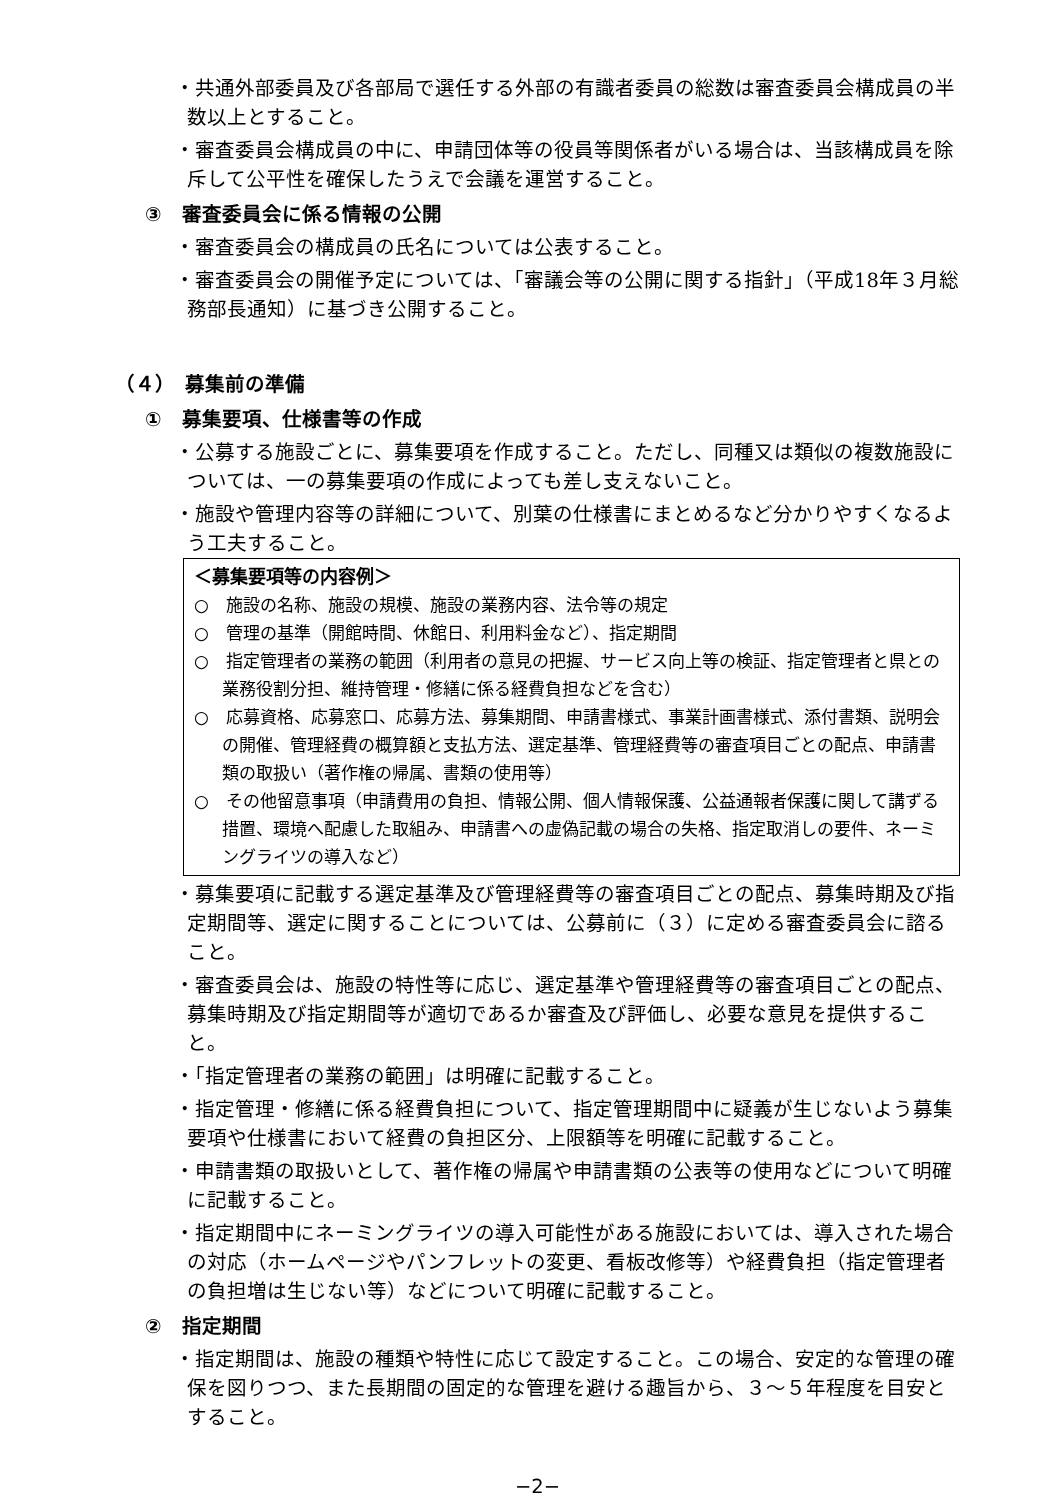・共通外部委員及び各部局で選任する外部の有識者委員の総数は審査委員会構成員の半数以上とすること。
・審査委員会構成員の中に、申請団体等の役員等関係者がいる場合は、当該構成員を除斥して公平性を確保したうえで会議を運営すること。
③　審査委員会に係る情報の公開
・審査委員会の構成員の氏名については公表すること。
・審査委員会の開催予定については、「審議会等の公開に関する指針」（平成18年３月総務部長通知）に基づき公開すること。
（４）　募集前の準備
①　募集要項、仕様書等の作成
・公募する施設ごとに、募集要項を作成すること。ただし、同種又は類似の複数施設については、一の募集要項の作成によっても差し支えないこと。
・施設や管理内容等の詳細について、別葉の仕様書にまとめるなど分かりやすくなるよう工夫すること。
＜募集要項等の内容例＞
○　施設の名称、施設の規模、施設の業務内容、法令等の規定
○　管理の基準（開館時間、休館日、利用料金など）、指定期間
○　指定管理者の業務の範囲（利用者の意見の把握、サービス向上等の検証、指定管理者と県との業務役割分担、維持管理・修繕に係る経費負担などを含む）
○　応募資格、応募窓口、応募方法、募集期間、申請書様式、事業計画書様式、添付書類、説明会の開催、管理経費の概算額と支払方法、選定基準、管理経費等の審査項目ごとの配点、申請書類の取扱い（著作権の帰属、書類の使用等）
○　その他留意事項（申請費用の負担、情報公開、個人情報保護、公益通報者保護に関して講ずる措置、環境へ配慮した取組み、申請書への虚偽記載の場合の失格、指定取消しの要件、ネーミングライツの導入など）
・募集要項に記載する選定基準及び管理経費等の審査項目ごとの配点、募集時期及び指定期間等、選定に関することについては、公募前に（３）に定める審査委員会に諮ること。
・審査委員会は、施設の特性等に応じ、選定基準や管理経費等の審査項目ごとの配点、募集時期及び指定期間等が適切であるか審査及び評価し、必要な意見を提供すること。
・「指定管理者の業務の範囲」は明確に記載すること。
・指定管理・修繕に係る経費負担について、指定管理期間中に疑義が生じないよう募集要項や仕様書において経費の負担区分、上限額等を明確に記載すること。
・申請書類の取扱いとして、著作権の帰属や申請書類の公表等の使用などについて明確に記載すること。
・指定期間中にネーミングライツの導入可能性がある施設においては、導入された場合の対応（ホームページやパンフレットの変更、看板改修等）や経費負担（指定管理者の負担増は生じない等）などについて明確に記載すること。
②　指定期間
・指定期間は、施設の種類や特性に応じて設定すること。この場合、安定的な管理の確保を図りつつ、また長期間の固定的な管理を避ける趣旨から、３～５年程度を目安とすること。
−2−